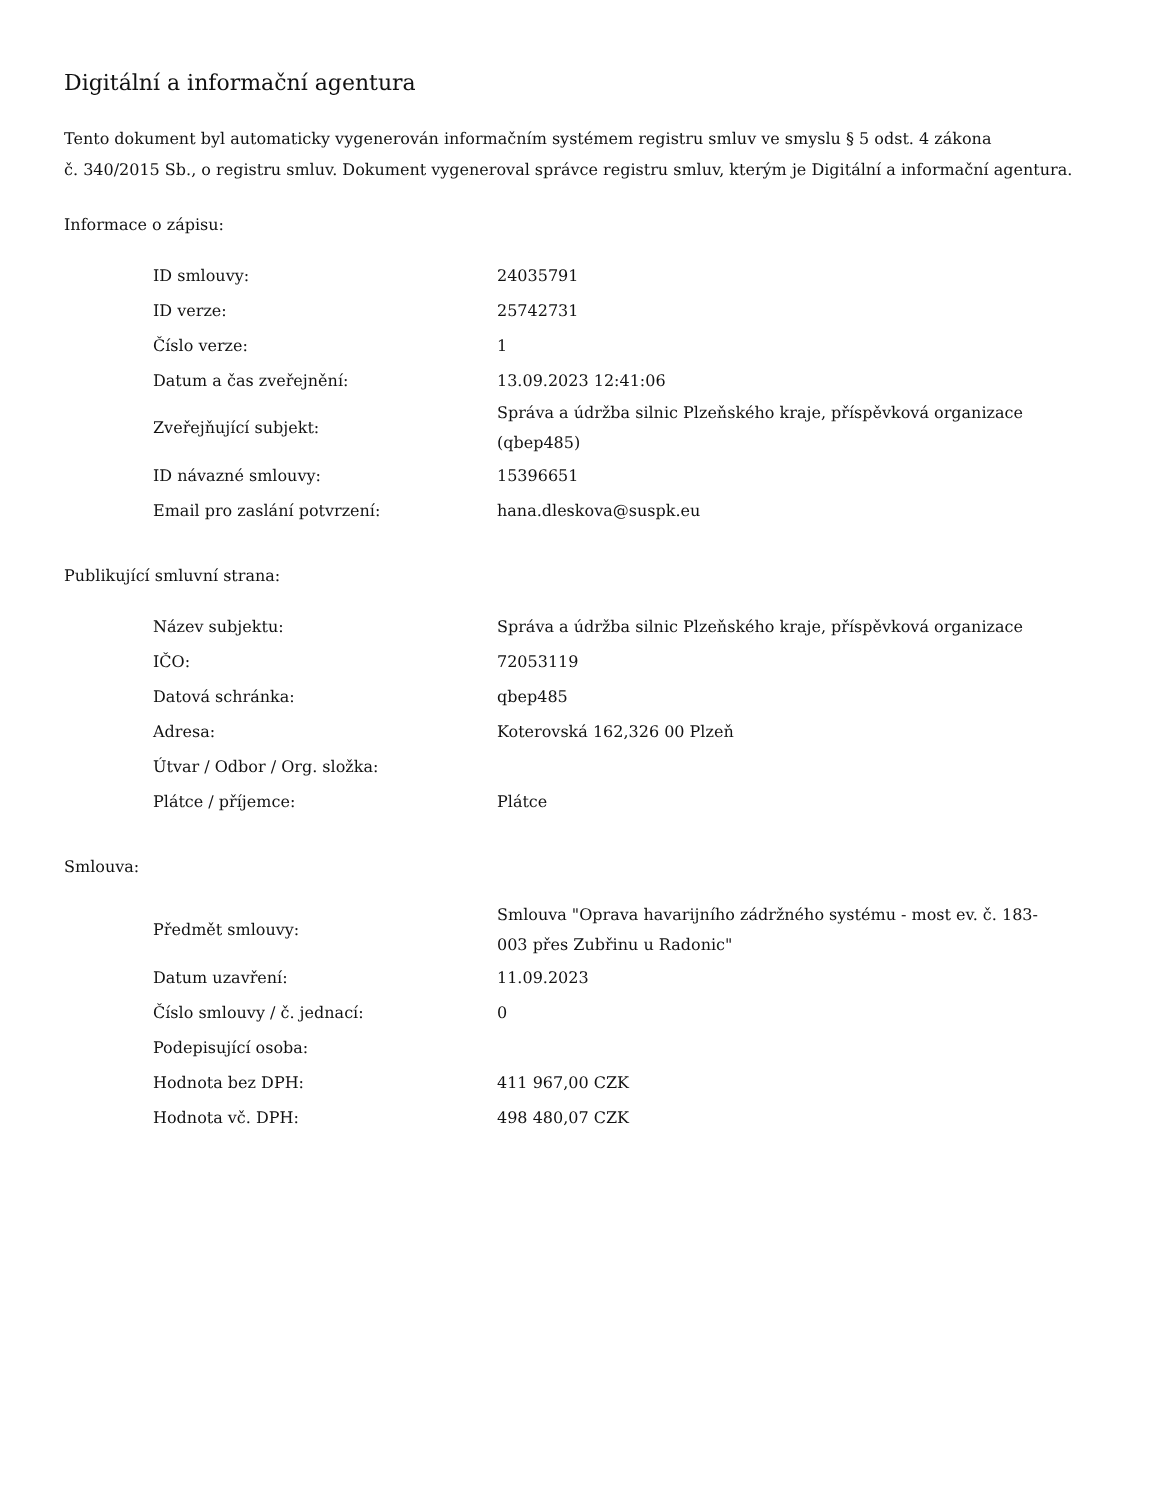Digitální a informační agentura
Tento dokument byl automaticky vygenerován informačním systémem registru smluv ve smyslu § 5 odst. 4 zákona
č. 340/2015 Sb., o registru smluv. Dokument vygeneroval správce registru smluv, kterým je Digitální a informační agentura.
Informace o zápisu:
| ID smlouvy: | 24035791 |
| ID verze: | 25742731 |
| Číslo verze: | 1 |
| Datum a čas zveřejnění: | 13.09.2023 12:41:06 |
| Zveřejňující subjekt: | Správa a údržba silnic Plzeňského kraje, příspěvková organizace (qbep485) |
| ID návazné smlouvy: | 15396651 |
| Email pro zaslání potvrzení: | hana.dleskova@suspk.eu |
Publikující smluvní strana:
| Název subjektu: | Správa a údržba silnic Plzeňského kraje, příspěvková organizace |
| IČO: | 72053119 |
| Datová schránka: | qbep485 |
| Adresa: | Koterovská 162,326 00 Plzeň |
| Útvar / Odbor / Org. složka: | |
| Plátce / příjemce: | Plátce |
Smlouva:
| Předmět smlouvy: | Smlouva "Oprava havarijního zádržného systému - most ev. č. 183-003 přes Zubřinu u Radonic" |
| Datum uzavření: | 11.09.2023 |
| Číslo smlouvy / č. jednací: | 0 |
| Podepisující osoba: | |
| Hodnota bez DPH: | 411 967,00 CZK |
| Hodnota vč. DPH: | 498 480,07 CZK |